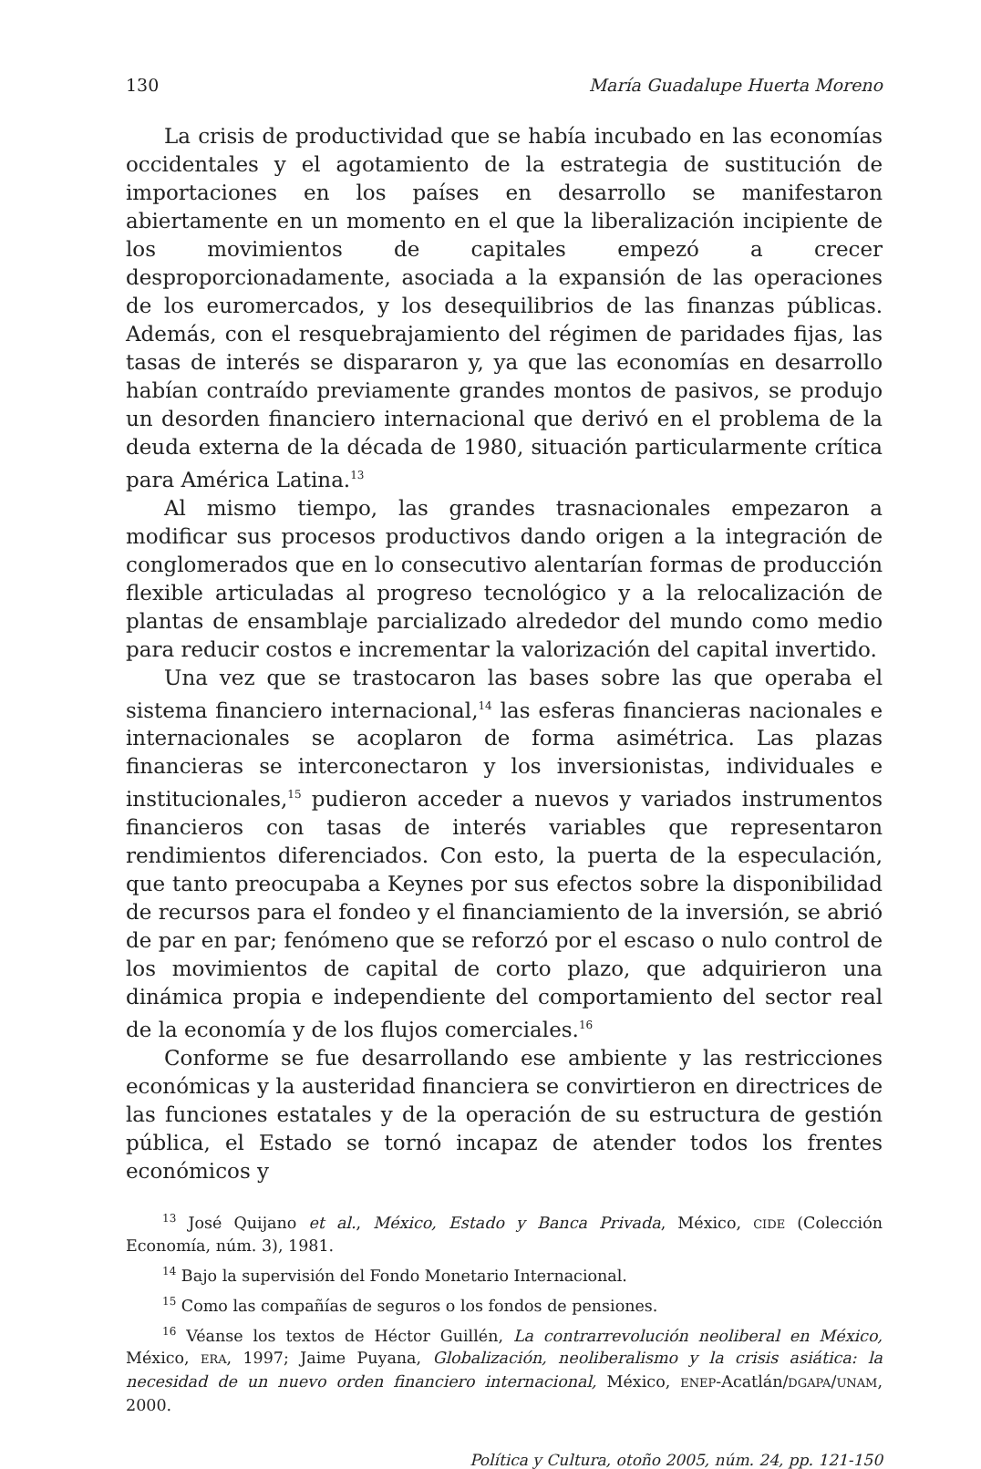130 María Guadalupe Huerta Moreno
La crisis de productividad que se había incubado en las economías occidentales y el agotamiento de la estrategia de sustitución de importaciones en los países en desarrollo se manifestaron abiertamente en un momento en el que la liberalización incipiente de los movimientos de capitales empezó a crecer desproporcionadamente, asociada a la expansión de las operaciones de los euromercados, y los desequilibrios de las finanzas públicas. Además, con el resquebrajamiento del régimen de paridades fijas, las tasas de interés se dispararon y, ya que las economías en desarrollo habían contraído previamente grandes montos de pasivos, se produjo un desorden financiero internacional que derivó en el problema de la deuda externa de la década de 1980, situación particularmente crítica para América Latina.<sup>13</sup>
Al mismo tiempo, las grandes trasnacionales empezaron a modificar sus procesos productivos dando origen a la integración de conglomerados que en lo consecutivo alentarían formas de producción flexible articuladas al progreso tecnológico y a la relocalización de plantas de ensamblaje parcializado alrededor del mundo como medio para reducir costos e incrementar la valorización del capital invertido.
Una vez que se trastocaron las bases sobre las que operaba el sistema financiero internacional,<sup>14</sup> las esferas financieras nacionales e internacionales se acoplaron de forma asimétrica. Las plazas financieras se interconectaron y los inversionistas, individuales e institucionales,<sup>15</sup> pudieron acceder a nuevos y variados instrumentos financieros con tasas de interés variables que representaron rendimientos diferenciados. Con esto, la puerta de la especulación, que tanto preocupaba a Keynes por sus efectos sobre la disponibilidad de recursos para el fondeo y el financiamiento de la inversión, se abrió de par en par; fenómeno que se reforzó por el escaso o nulo control de los movimientos de capital de corto plazo, que adquirieron una dinámica propia e independiente del comportamiento del sector real de la economía y de los flujos comerciales.<sup>16</sup>
Conforme se fue desarrollando ese ambiente y las restricciones económicas y la austeridad financiera se convirtieron en directrices de las funciones estatales y de la operación de su estructura de gestión pública, el Estado se tornó incapaz de atender todos los frentes económicos y
<sup>13</sup> José Quijano et al., México, Estado y Banca Privada, México, CIDE (Colección Economía, núm. 3), 1981.
<sup>14</sup> Bajo la supervisión del Fondo Monetario Internacional.
<sup>15</sup> Como las compañías de seguros o los fondos de pensiones.
<sup>16</sup> Véanse los textos de Héctor Guillén, La contrarrevolución neoliberal en México, México, ERA, 1997; Jaime Puyana, Globalización, neoliberalismo y la crisis asiática: la necesidad de un nuevo orden financiero internacional, México, ENEP-Acatlán/DGAPA/UNAM, 2000.
Política y Cultura, otoño 2005, núm. 24, pp. 121-150